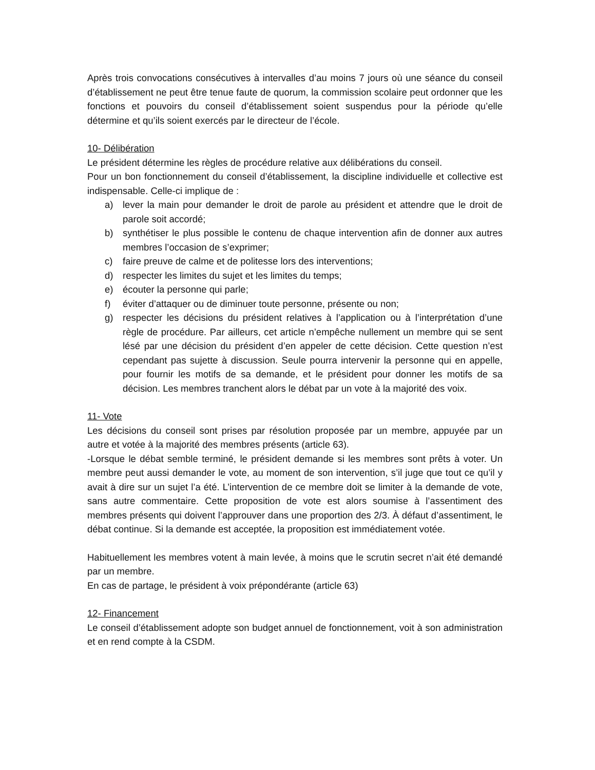Après trois convocations consécutives à intervalles d’au moins 7 jours où une séance du conseil d’établissement ne peut être tenue faute de quorum, la commission scolaire peut ordonner que les fonctions et pouvoirs du conseil d’établissement soient suspendus pour la période qu’elle détermine et qu’ils soient exercés par le directeur de l’école.
10- Délibération
Le président détermine les règles de procédure relative aux délibérations du conseil.
Pour un bon fonctionnement du conseil d’établissement, la discipline individuelle et collective est indispensable. Celle-ci implique de :
a) lever la main pour demander le droit de parole au président et attendre que le droit de parole soit accordé;
b) synthétiser le plus possible le contenu de chaque intervention afin de donner aux autres membres l’occasion de s’exprimer;
c) faire preuve de calme et de politesse lors des interventions;
d) respecter les limites du sujet et les limites du temps;
e) écouter la personne qui parle;
f) éviter d’attaquer ou de diminuer toute personne, présente ou non;
g) respecter les décisions du président relatives à l’application ou à l’interprétation d’une règle de procédure. Par ailleurs, cet article n’empêche nullement un membre qui se sent lésé par une décision du président d’en appeler de cette décision. Cette question n’est cependant pas sujette à discussion. Seule pourra intervenir la personne qui en appelle, pour fournir les motifs de sa demande, et le président pour donner les motifs de sa décision. Les membres tranchent alors le débat par un vote à la majorité des voix.
11- Vote
Les décisions du conseil sont prises par résolution proposée par un membre, appuyée par un autre et votée à la majorité des membres présents (article 63).
-Lorsque le débat semble terminé, le président demande si les membres sont prêts à voter. Un membre peut aussi demander le vote, au moment de son intervention, s’il juge que tout ce qu’il y avait à dire sur un sujet l’a été. L’intervention de ce membre doit se limiter à la demande de vote, sans autre commentaire. Cette proposition de vote est alors soumise à l’assentiment des membres présents qui doivent l’approuver dans une proportion des 2/3. À défaut d’assentiment, le débat continue. Si la demande est acceptée, la proposition est immédiatement votée.
Habituellement les membres votent à main levée, à moins que le scrutin secret n’ait été demandé par un membre.
En cas de partage, le président à voix prépondérante (article 63)
12- Financement
Le conseil d’établissement adopte son budget annuel de fonctionnement, voit à son administration et en rend compte à la CSDM.